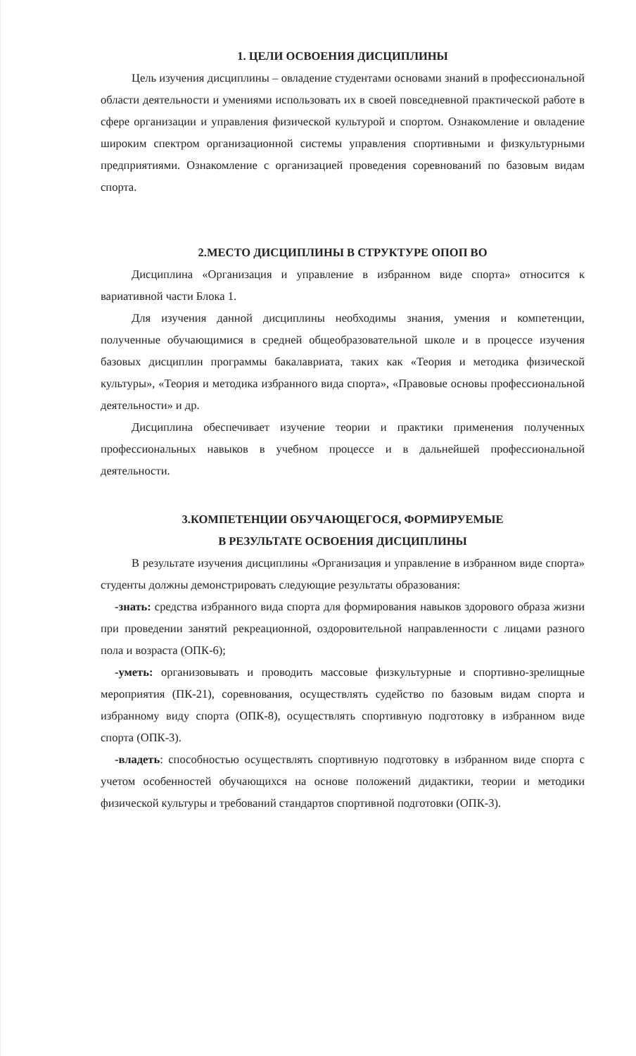1. ЦЕЛИ ОСВОЕНИЯ ДИСЦИПЛИНЫ
Цель изучения дисциплины – овладение студентами основами знаний в профессиональной области деятельности и умениями использовать их в своей повседневной практической работе в сфере организации и управления физической культурой и спортом. Ознакомление и овладение широким спектром организационной системы управления спортивными и физкультурными предприятиями. Ознакомление с организацией проведения соревнований по базовым видам спорта.
2.МЕСТО ДИСЦИПЛИНЫ В СТРУКТУРЕ ОПОП ВО
Дисциплина «Организация и управление в избранном виде спорта» относится к вариативной части Блока 1.
Для изучения данной дисциплины необходимы знания, умения и компетенции, полученные обучающимися в средней общеобразовательной школе и в процессе изучения базовых дисциплин программы бакалавриата, таких как «Теория и методика физической культуры», «Теория и методика избранного вида спорта», «Правовые основы профессиональной деятельности» и др.
Дисциплина обеспечивает изучение теории и практики применения полученных профессиональных навыков в учебном процессе и в дальнейшей профессиональной деятельности.
3.КОМПЕТЕНЦИИ ОБУЧАЮЩЕГОСЯ, ФОРМИРУЕМЫЕ
В РЕЗУЛЬТАТЕ ОСВОЕНИЯ ДИСЦИПЛИНЫ
В результате изучения дисциплины «Организация и управление в избранном виде спорта» студенты должны демонстрировать следующие результаты образования:
-знать: средства избранного вида спорта для формирования навыков здорового образа жизни при проведении занятий рекреационной, оздоровительной направленности с лицами разного пола и возраста (ОПК-6);
-уметь: организовывать и проводить массовые физкультурные и спортивно-зрелищные мероприятия (ПК-21), соревнования, осуществлять судейство по базовым видам спорта и избранному виду спорта (ОПК-8), осуществлять спортивную подготовку в избранном виде спорта (ОПК-3).
-владеть: способностью осуществлять спортивную подготовку в избранном виде спорта с учетом особенностей обучающихся на основе положений дидактики, теории и методики физической культуры и требований стандартов спортивной подготовки (ОПК-3).